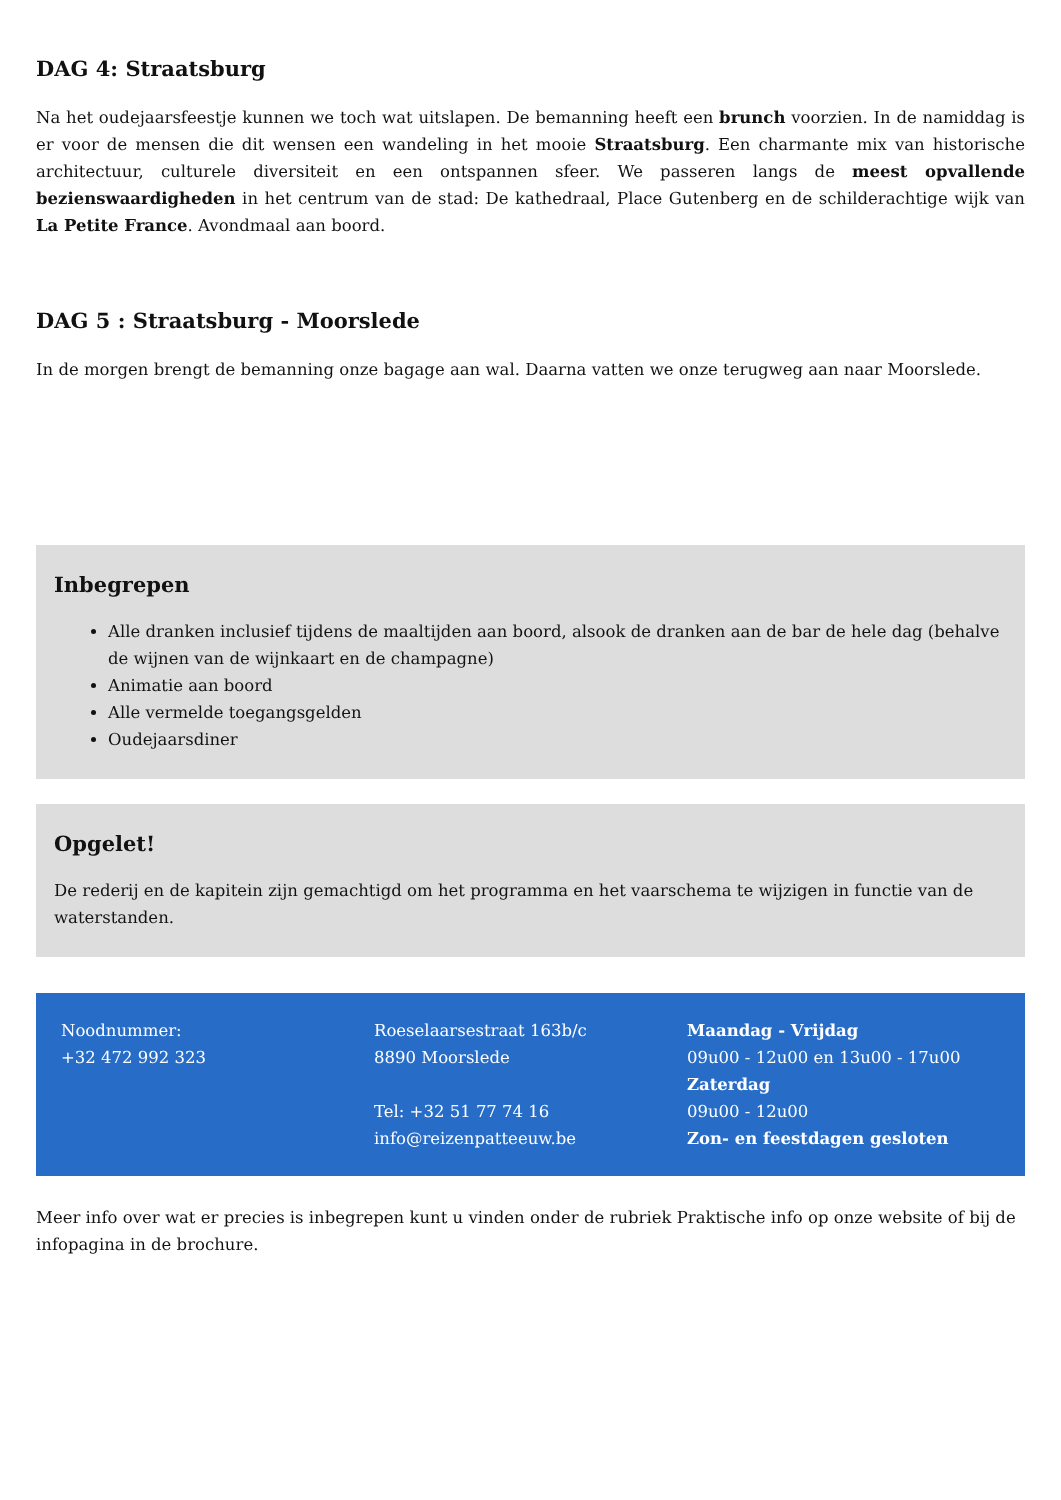DAG 4: Straatsburg
Na het oudejaarsfeestje kunnen we toch wat uitslapen. De bemanning heeft een brunch voorzien. In de namiddag is er voor de mensen die dit wensen een wandeling in het mooie Straatsburg. Een charmante mix van historische architectuur, culturele diversiteit en een ontspannen sfeer. We passeren langs de meest opvallende bezienswaardigheden in het centrum van de stad: De kathedraal, Place Gutenberg en de schilderachtige wijk van La Petite France. Avondmaal aan boord.
DAG 5 : Straatsburg - Moorslede
In de morgen brengt de bemanning onze bagage aan wal. Daarna vatten we onze terugweg aan naar Moorslede.
Inbegrepen
Alle dranken inclusief tijdens de maaltijden aan boord, alsook de dranken aan de bar de hele dag (behalve de wijnen van de wijnkaart en de champagne)
Animatie aan boord
Alle vermelde toegangsgelden
Oudejaarsdiner
Opgelet!
De rederij en de kapitein zijn gemachtigd om het programma en het vaarschema te wijzigen in functie van de waterstanden.
Noodnummer:
+32 472 992 323
Roeselaarsestraat 163b/c
8890 Moorslede
Tel: +32 51 77 74 16
info@reizenpatteeuw.be
Maandag - Vrijdag
09u00 - 12u00 en 13u00 - 17u00
Zaterdag
09u00 - 12u00
Zon- en feestdagen gesloten
Meer info over wat er precies is inbegrepen kunt u vinden onder de rubriek Praktische info op onze website of bij de infopagina in de brochure.